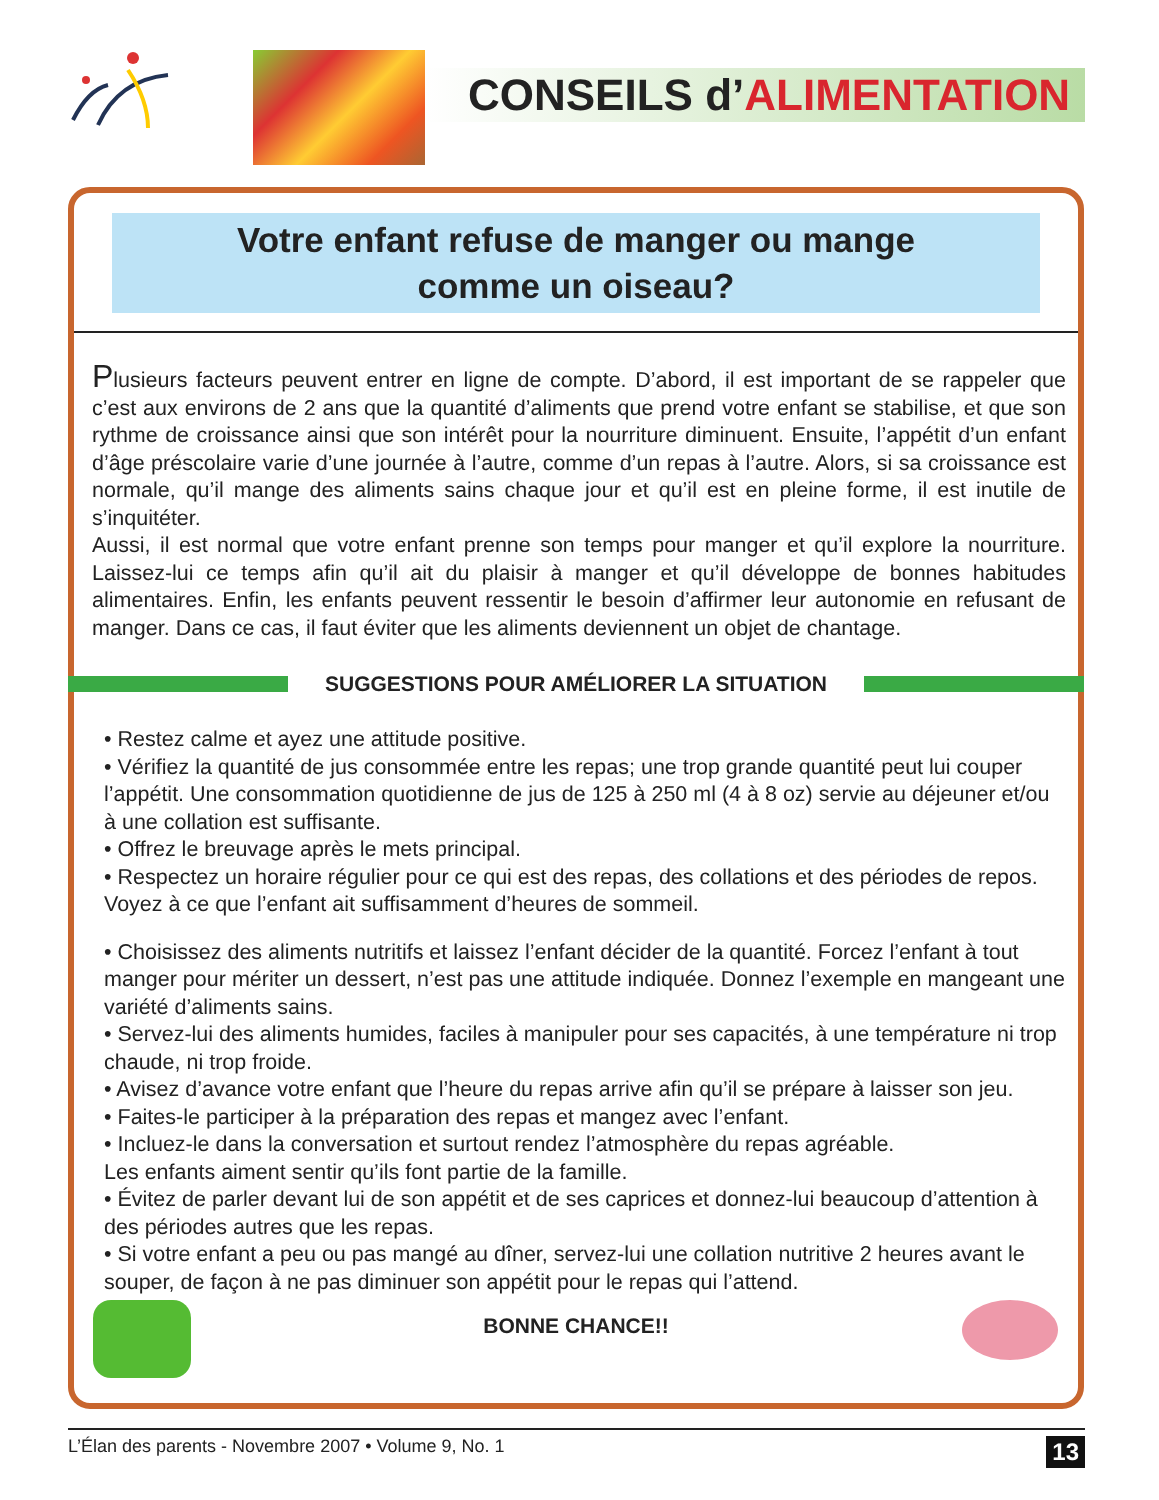CONSEILS d’ALIMENTATION
Votre enfant refuse de manger ou mange
comme un oiseau?
Plusieurs facteurs peuvent entrer en ligne de compte. D’abord, il est important de se rappeler que c’est aux environs de 2 ans que la quantité d’aliments que prend votre enfant se stabilise, et que son rythme de croissance ainsi que son intérêt pour la nourriture diminuent. Ensuite, l’appétit d’un enfant d’âge préscolaire varie d’une journée à l’autre, comme d’un repas à l’autre. Alors, si sa croissance est normale, qu’il mange des aliments sains chaque jour et qu’il est en pleine forme, il est inutile de s’inquitéter.
Aussi, il est normal que votre enfant prenne son temps pour manger et qu’il explore la nourriture. Laissez-lui ce temps afin qu’il ait du plaisir à manger et qu’il développe de bonnes habitudes alimentaires. Enfin, les enfants peuvent ressentir le besoin d’affirmer leur autonomie en refusant de manger. Dans ce cas, il faut éviter que les aliments deviennent un objet de chantage.
SUGGESTIONS POUR AMÉLIORER LA SITUATION
• Restez calme et ayez une attitude positive.
• Vérifiez la quantité de jus consommée entre les repas; une trop grande quantité peut lui couper l’appétit. Une consommation quotidienne de jus de 125 à 250 ml (4 à 8 oz) servie au déjeuner et/ou à une collation est suffisante.
• Offrez le breuvage après le mets principal.
• Respectez un horaire régulier pour ce qui est des repas, des collations et des périodes de repos. Voyez à ce que l’enfant ait suffisamment d’heures de sommeil.
• Choisissez des aliments nutritifs et laissez l’enfant décider de la quantité. Forcez l’enfant à tout manger pour mériter un dessert, n’est pas une attitude indiquée. Donnez l’exemple en mangeant une variété d’aliments sains.
• Servez-lui des aliments humides, faciles à manipuler pour ses capacités, à une température ni trop chaude, ni trop froide.
• Avisez d’avance votre enfant que l’heure du repas arrive afin qu’il se prépare à laisser son jeu.
• Faites-le participer à la préparation des repas et mangez avec l’enfant.
• Incluez-le dans la conversation et surtout rendez l’atmosphère du repas agréable.
Les enfants aiment sentir qu’ils font partie de la famille.
• Évitez de parler devant lui de son appétit et de ses caprices et donnez-lui beaucoup d’attention à des périodes autres que les repas.
• Si votre enfant a peu ou pas mangé au dîner, servez-lui une collation nutritive 2 heures avant le souper, de façon à ne pas diminuer son appétit pour le repas qui l’attend.
BONNE CHANCE!!
L’Élan des parents - Novembre 2007 • Volume 9, No. 1 13